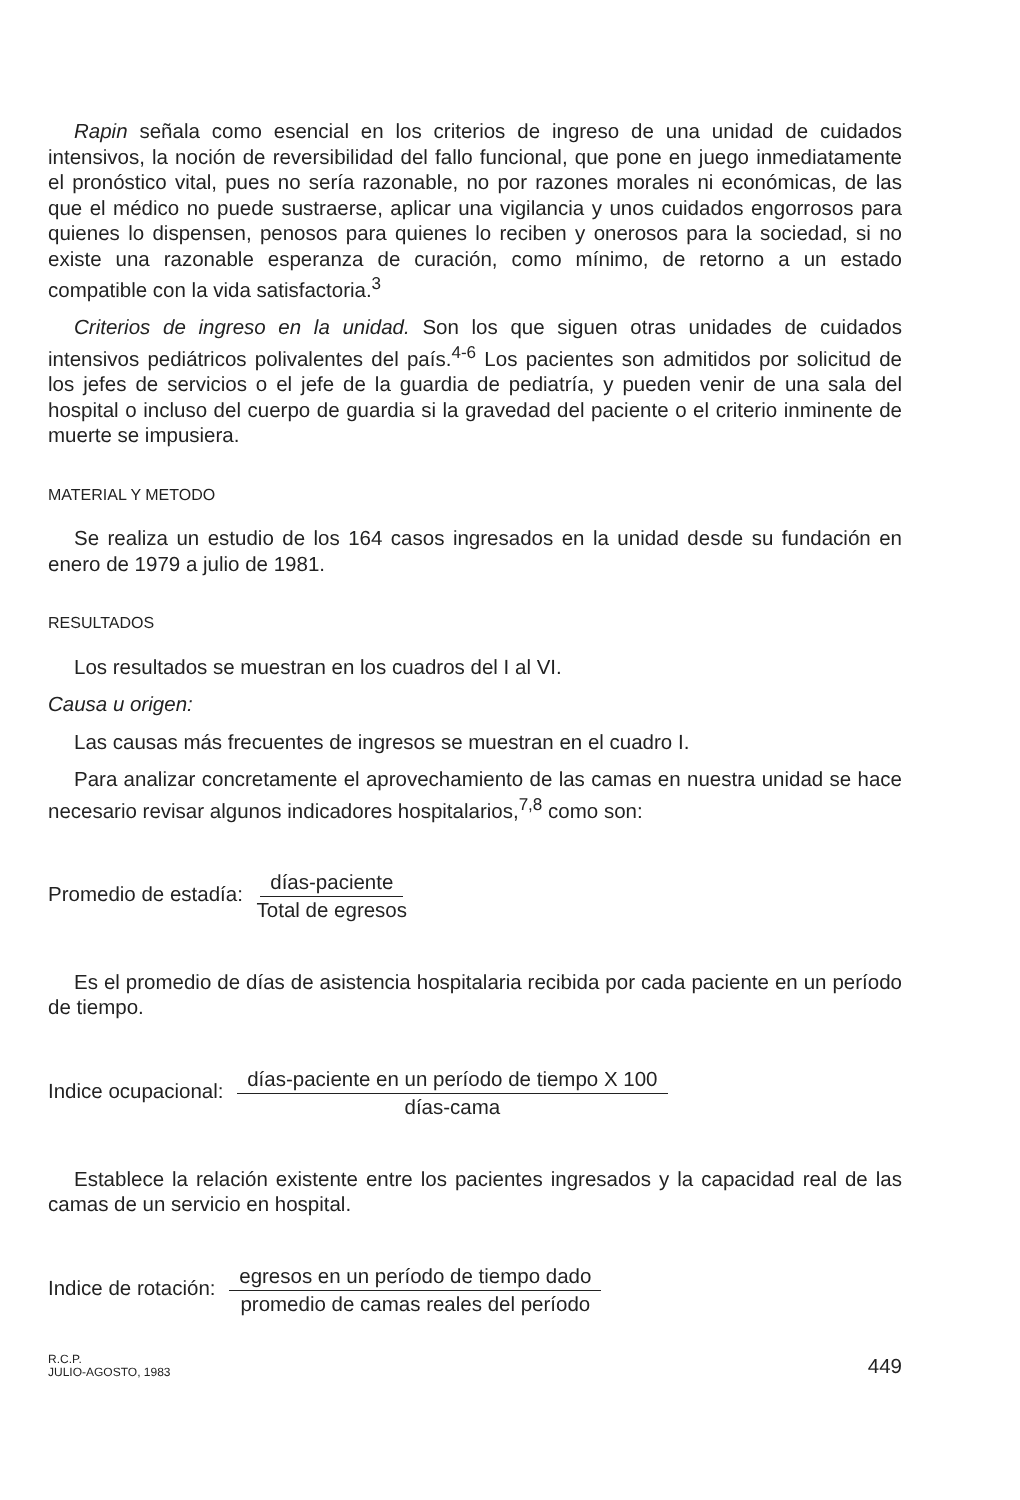Rapin señala como esencial en los criterios de ingreso de una unidad de cuidados intensivos, la noción de reversibilidad del fallo funcional, que pone en juego inmediatamente el pronóstico vital, pues no sería razonable, no por razones morales ni económicas, de las que el médico no puede sustraerse, aplicar una vigilancia y unos cuidados engorrosos para quienes lo dispensen, penosos para quienes lo reciben y onerosos para la sociedad, si no existe una razonable esperanza de curación, como mínimo, de retorno a un estado compatible con la vida satisfactoria.<sup>3</sup>
Criterios de ingreso en la unidad. Son los que siguen otras unidades de cuidados intensivos pediátricos polivalentes del país.<sup>4-6</sup> Los pacientes son admitidos por solicitud de los jefes de servicios o el jefe de la guardia de pediatría, y pueden venir de una sala del hospital o incluso del cuerpo de guardia si la gravedad del paciente o el criterio inminente de muerte se impusiera.
MATERIAL Y METODO
Se realiza un estudio de los 164 casos ingresados en la unidad desde su fundación en enero de 1979 a julio de 1981.
RESULTADOS
Los resultados se muestran en los cuadros del I al VI.
Causa u origen:
Las causas más frecuentes de ingresos se muestran en el cuadro I.
Para analizar concretamente el aprovechamiento de las camas en nuestra unidad se hace necesario revisar algunos indicadores hospitalarios,<sup>7,8</sup> como son:
Promedio de estadía: días-paciente Total de egresos
Es el promedio de días de asistencia hospitalaria recibida por cada paciente en un período de tiempo.
Indice ocupacional: días-paciente en un período de tiempo X 100 días-cama
Establece la relación existente entre los pacientes ingresados y la capacidad real de las camas de un servicio en hospital.
Indice de rotación: egresos en un período de tiempo dado promedio de camas reales del período
R.C.P.
JULIO-AGOSTO, 1983 449